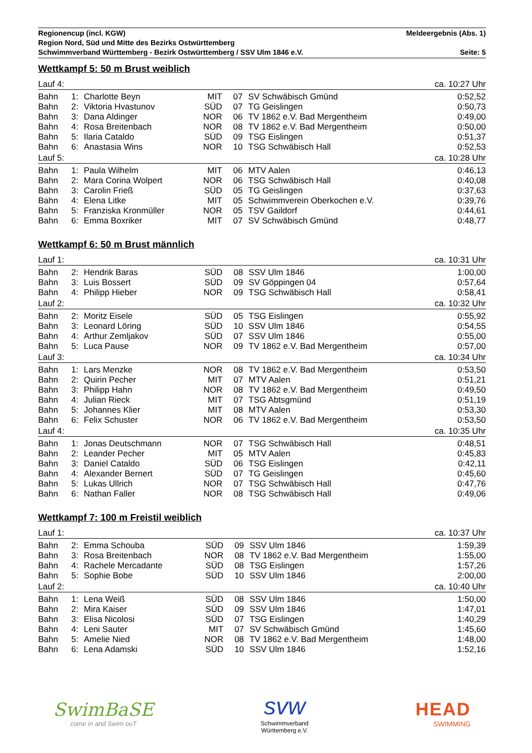Regionencup (incl. KGW) Meldeergebnis (Abs. 1)
Region Nord, Süd und Mitte des Bezirks Ostwürttemberg
Schwimmverband Württemberg - Bezirk Ostwürttemberg / SSV Ulm 1846 e.V. Seite: 5
Wettkampf 5: 50 m Brust weiblich
| Lauf 4: | | | | | | ca. 10:27 Uhr |
| Bahn | 1: | Charlotte Beyn | MIT | 07 | SV Schwäbisch Gmünd | 0:52,52 |
| Bahn | 2: | Viktoria Hvastunov | SÜD | 07 | TG Geislingen | 0:50,73 |
| Bahn | 3: | Dana Aldinger | NOR | 06 | TV 1862 e.V. Bad Mergentheim | 0:49,00 |
| Bahn | 4: | Rosa Breitenbach | NOR | 08 | TV 1862 e.V. Bad Mergentheim | 0:50,00 |
| Bahn | 5: | Ilaria Cataldo | SÜD | 09 | TSG Eislingen | 0:51,37 |
| Bahn | 6: | Anastasia Wins | NOR | 10 | TSG Schwäbisch Hall | 0:52,53 |
| Lauf 5: | | | | | | ca. 10:28 Uhr |
| Bahn | 1: | Paula Wilhelm | MIT | 06 | MTV Aalen | 0:46,13 |
| Bahn | 2: | Mara Corina Wolpert | NOR | 06 | TSG Schwäbisch Hall | 0:40,08 |
| Bahn | 3: | Carolin Frieß | SÜD | 05 | TG Geislingen | 0:37,63 |
| Bahn | 4: | Elena Litke | MIT | 05 | Schwimmverein Oberkochen e.V. | 0:39,76 |
| Bahn | 5: | Franziska Kronmüller | NOR | 05 | TSV Gaildorf | 0:44,61 |
| Bahn | 6: | Emma Boxriker | MIT | 07 | SV Schwäbisch Gmünd | 0:48,77 |
Wettkampf 6: 50 m Brust männlich
| Lauf 1: | | | | | | ca. 10:31 Uhr |
| Bahn | 2: | Hendrik Baras | SÜD | 08 | SSV Ulm 1846 | 1:00,00 |
| Bahn | 3: | Luis Bossert | SÜD | 09 | SV Göppingen 04 | 0:57,64 |
| Bahn | 4: | Philipp Hieber | NOR | 09 | TSG Schwäbisch Hall | 0:58,41 |
| Lauf 2: | | | | | | ca. 10:32 Uhr |
| Bahn | 2: | Moritz Eisele | SÜD | 05 | TSG Eislingen | 0:55,92 |
| Bahn | 3: | Leonard Löring | SÜD | 10 | SSV Ulm 1846 | 0:54,55 |
| Bahn | 4: | Arthur Zemljakov | SÜD | 07 | SSV Ulm 1846 | 0:55,00 |
| Bahn | 5: | Luca Pause | NOR | 09 | TV 1862 e.V. Bad Mergentheim | 0:57,00 |
| Lauf 3: | | | | | | ca. 10:34 Uhr |
| Bahn | 1: | Lars Menzke | NOR | 08 | TV 1862 e.V. Bad Mergentheim | 0:53,50 |
| Bahn | 2: | Quirin Pecher | MIT | 07 | MTV Aalen | 0:51,21 |
| Bahn | 3: | Philipp Hahn | NOR | 08 | TV 1862 e.V. Bad Mergentheim | 0:49,50 |
| Bahn | 4: | Julian Rieck | MIT | 07 | TSG Abtsgmünd | 0:51,19 |
| Bahn | 5: | Johannes Klier | MIT | 08 | MTV Aalen | 0:53,30 |
| Bahn | 6: | Felix Schuster | NOR | 06 | TV 1862 e.V. Bad Mergentheim | 0:53,50 |
| Lauf 4: | | | | | | ca. 10:35 Uhr |
| Bahn | 1: | Jonas Deutschmann | NOR | 07 | TSG Schwäbisch Hall | 0:48,51 |
| Bahn | 2: | Leander Pecher | MIT | 05 | MTV Aalen | 0:45,83 |
| Bahn | 3: | Daniel Cataldo | SÜD | 06 | TSG Eislingen | 0:42,11 |
| Bahn | 4: | Alexander Bernert | SÜD | 07 | TG Geislingen | 0:45,60 |
| Bahn | 5: | Lukas Ullrich | NOR | 07 | TSG Schwäbisch Hall | 0:47,76 |
| Bahn | 6: | Nathan Faller | NOR | 08 | TSG Schwäbisch Hall | 0:49,06 |
Wettkampf 7: 100 m Freistil weiblich
| Lauf 1: | | | | | | ca. 10:37 Uhr |
| Bahn | 2: | Emma Schouba | SÜD | 09 | SSV Ulm 1846 | 1:59,39 |
| Bahn | 3: | Rosa Breitenbach | NOR | 08 | TV 1862 e.V. Bad Mergentheim | 1:55,00 |
| Bahn | 4: | Rachele Mercadante | SÜD | 08 | TSG Eislingen | 1:57,26 |
| Bahn | 5: | Sophie Bobe | SÜD | 10 | SSV Ulm 1846 | 2:00,00 |
| Lauf 2: | | | | | | ca. 10:40 Uhr |
| Bahn | 1: | Lena Weiß | SÜD | 08 | SSV Ulm 1846 | 1:50,00 |
| Bahn | 2: | Mira Kaiser | SÜD | 09 | SSV Ulm 1846 | 1:47,01 |
| Bahn | 3: | Elisa Nicolosi | SÜD | 07 | TSG Eislingen | 1:40,29 |
| Bahn | 4: | Leni Sauter | MIT | 07 | SV Schwäbisch Gmünd | 1:45,60 |
| Bahn | 5: | Amelie Nied | NOR | 08 | TV 1862 e.V. Bad Mergentheim | 1:48,00 |
| Bahn | 6: | Lena Adamski | SÜD | 10 | SSV Ulm 1846 | 1:52,16 |
SwimBaSE
come in and Swim ouT
svw
Schwimmverband
Württemberg e.V.
HEAD
SWIMMING